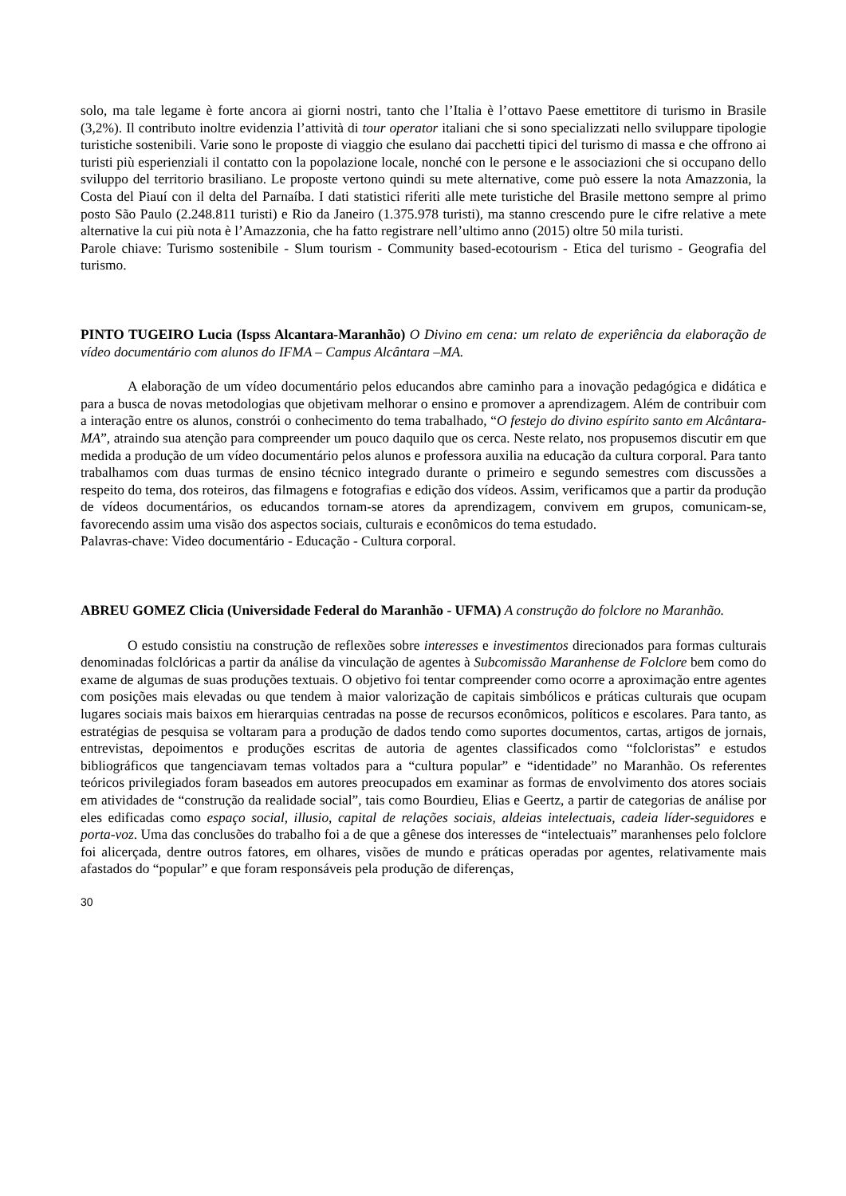solo, ma tale legame è forte ancora ai giorni nostri, tanto che l’Italia è l’ottavo Paese emettitore di turismo in Brasile (3,2%). Il contributo inoltre evidenzia l’attività di tour operator italiani che si sono specializzati nello sviluppare tipologie turistiche sostenibili. Varie sono le proposte di viaggio che esulano dai pacchetti tipici del turismo di massa e che offrono ai turisti più esperienziali il contatto con la popolazione locale, nonché con le persone e le associazioni che si occupano dello sviluppo del territorio brasiliano. Le proposte vertono quindi su mete alternative, come può essere la nota Amazzonia, la Costa del Piauí con il delta del Parnaíba. I dati statistici riferiti alle mete turistiche del Brasile mettono sempre al primo posto São Paulo (2.248.811 turisti) e Rio da Janeiro (1.375.978 turisti), ma stanno crescendo pure le cifre relative a mete alternative la cui più nota è l’Amazzonia, che ha fatto registrare nell’ultimo anno (2015) oltre 50 mila turisti.
Parole chiave: Turismo sostenibile - Slum tourism - Community based-ecotourism - Etica del turismo - Geografia del turismo.
PINTO TUGEIRO Lucia (Ispss Alcantara-Maranhão) O Divino em cena: um relato de experiência da elaboração de vídeo documentário com alunos do IFMA – Campus Alcântara –MA.
A elaboração de um vídeo documentário pelos educandos abre caminho para a inovação pedagógica e didática e para a busca de novas metodologias que objetivam melhorar o ensino e promover a aprendizagem. Além de contribuir com a interação entre os alunos, constrói o conhecimento do tema trabalhado, “O festejo do divino espírito santo em Alcântara-MA”, atraindo sua atenção para compreender um pouco daquilo que os cerca. Neste relato, nos propusemos discutir em que medida a produção de um vídeo documentário pelos alunos e professora auxilia na educação da cultura corporal. Para tanto trabalhamos com duas turmas de ensino técnico integrado durante o primeiro e segundo semestres com discussões a respeito do tema, dos roteiros, das filmagens e fotografias e edição dos vídeos. Assim, verificamos que a partir da produção de vídeos documentários, os educandos tornam-se atores da aprendizagem, convivem em grupos, comunicam-se, favorecendo assim uma visão dos aspectos sociais, culturais e econômicos do tema estudado.
Palavras-chave: Video documentário - Educação - Cultura corporal.
ABREU GOMEZ Clicia (Universidade Federal do Maranhão - UFMA) A construção do folclore no Maranhão.
O estudo consistiu na construção de reflexões sobre interesses e investimentos direcionados para formas culturais denominadas folclóricas a partir da análise da vinculação de agentes à Subcomissão Maranhense de Folclore bem como do exame de algumas de suas produções textuais. O objetivo foi tentar compreender como ocorre a aproximação entre agentes com posições mais elevadas ou que tendem à maior valorização de capitais simbólicos e práticas culturais que ocupam lugares sociais mais baixos em hierarquias centradas na posse de recursos econômicos, políticos e escolares. Para tanto, as estratégias de pesquisa se voltaram para a produção de dados tendo como suportes documentos, cartas, artigos de jornais, entrevistas, depoimentos e produções escritas de autoria de agentes classificados como “folcloristas” e estudos bibliográficos que tangenciavam temas voltados para a “cultura popular” e “identidade” no Maranhão. Os referentes teóricos privilegiados foram baseados em autores preocupados em examinar as formas de envolvimento dos atores sociais em atividades de “construção da realidade social”, tais como Bourdieu, Elias e Geertz, a partir de categorias de análise por eles edificadas como espaço social, illusio, capital de relações sociais, aldeias intelectuais, cadeia líder-seguidores e porta-voz. Uma das conclusões do trabalho foi a de que a gênese dos interesses de “intelectuais” maranhenses pelo folclore foi alicerçada, dentre outros fatores, em olhares, visões de mundo e práticas operadas por agentes, relativamente mais afastados do “popular” e que foram responsáveis pela produção de diferenças,
30